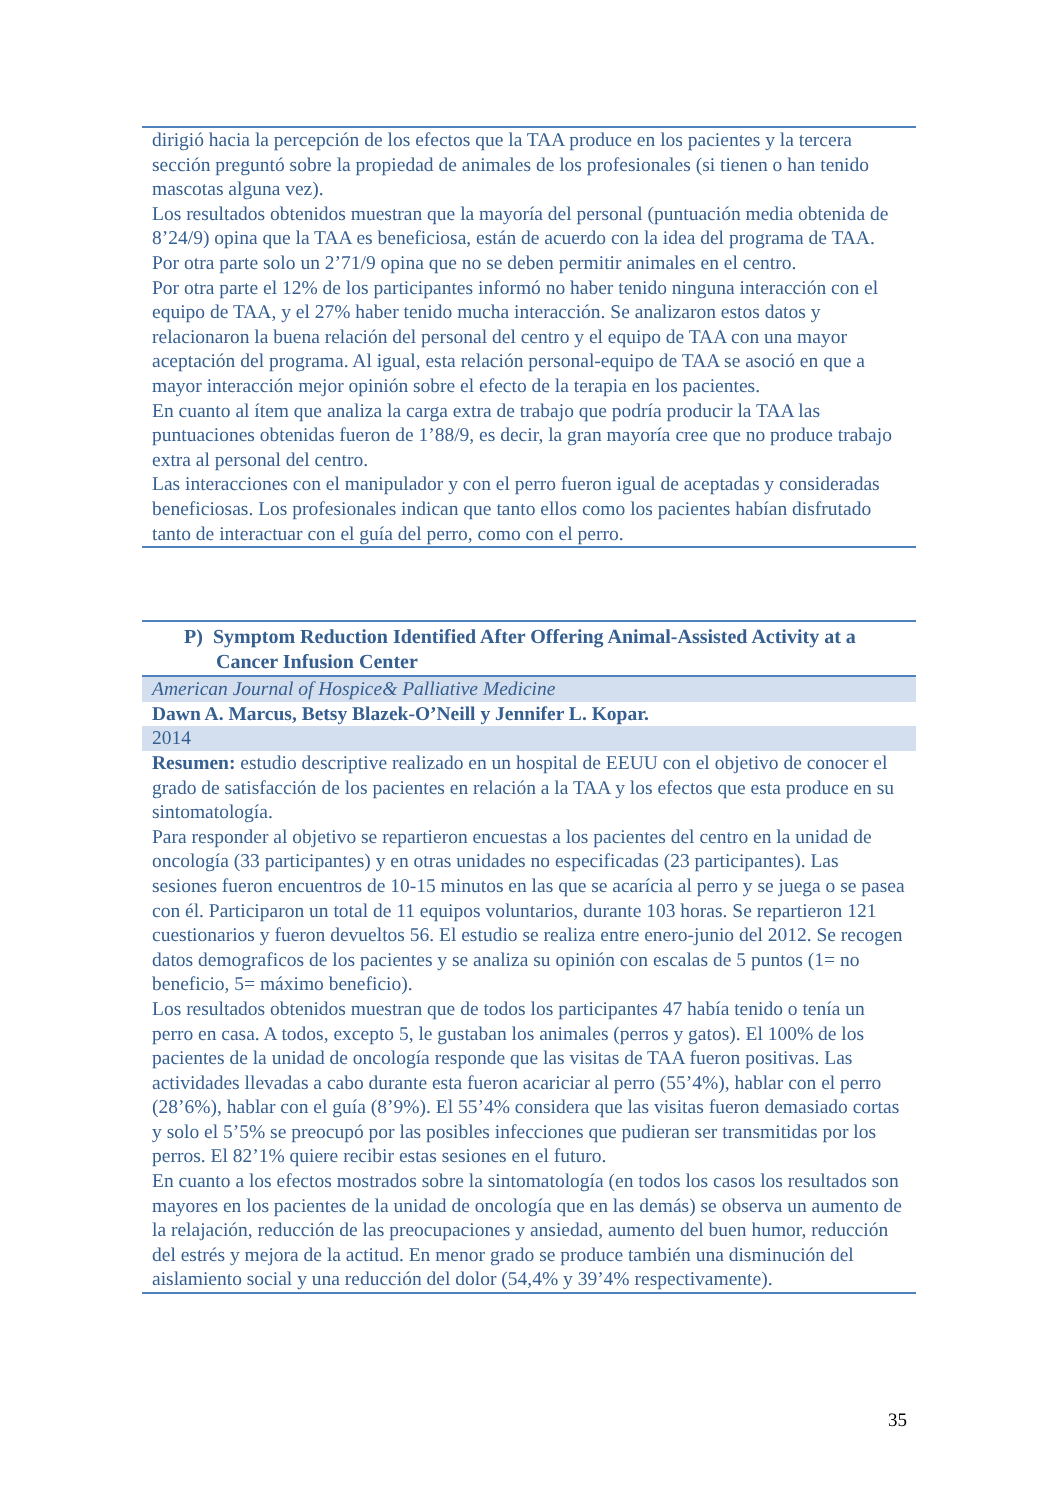dirigió hacia la percepción de los efectos que la TAA produce en los pacientes y la tercera sección preguntó sobre la propiedad de animales de los profesionales (si tienen o han tenido mascotas alguna vez).
Los resultados obtenidos muestran que la mayoría del personal (puntuación media obtenida de 8’24/9) opina que la TAA es beneficiosa, están de acuerdo con la idea del programa de TAA. Por otra parte solo un 2’71/9 opina que no se deben permitir animales en el centro.
Por otra parte el 12% de los participantes informó no haber tenido ninguna interacción con el equipo de TAA, y el 27% haber tenido mucha interacción. Se analizaron estos datos y relacionaron la buena relación del personal del centro y el equipo de TAA con una mayor aceptación del programa. Al igual, esta relación personal-equipo de TAA se asoció en que a mayor interacción mejor opinión sobre el efecto de la terapia en los pacientes.
En cuanto al ítem que analiza la carga extra de trabajo que podría producir la TAA las puntuaciones obtenidas fueron de 1’88/9, es decir, la gran mayoría cree que no produce trabajo extra al personal del centro.
Las interacciones con el manipulador y con el perro fueron igual de aceptadas y consideradas beneficiosas. Los profesionales indican que tanto ellos como los pacientes habían disfrutado tanto de interactuar con el guía del perro, como con el perro.
P) Symptom Reduction Identified After Offering Animal-Assisted Activity at a Cancer Infusion Center
American Journal of Hospice& Palliative Medicine
Dawn A. Marcus, Betsy Blazek-O’Neill y Jennifer L. Kopar.
2014
Resumen: estudio descriptive realizado en un hospital de EEUU con el objetivo de conocer el grado de satisfacción de los pacientes en relación a la TAA y los efectos que esta produce en su sintomatología.
Para responder al objetivo se repartieron encuestas a los pacientes del centro en la unidad de oncología (33 participantes) y en otras unidades no especificadas (23 participantes). Las sesiones fueron encuentros de 10-15 minutos en las que se acarícia al perro y se juega o se pasea con él. Participaron un total de 11 equipos voluntarios, durante 103 horas. Se repartieron 121 cuestionarios y fueron devueltos 56. El estudio se realiza entre enero-junio del 2012. Se recogen datos demograficos de los pacientes y se analiza su opinión con escalas de 5 puntos (1= no beneficio, 5= máximo beneficio).
Los resultados obtenidos muestran que de todos los participantes 47 había tenido o tenía un perro en casa. A todos, excepto 5, le gustaban los animales (perros y gatos). El 100% de los pacientes de la unidad de oncología responde que las visitas de TAA fueron positivas. Las actividades llevadas a cabo durante esta fueron acariciar al perro (55’4%), hablar con el perro (28’6%), hablar con el guía (8’9%). El 55’4% considera que las visitas fueron demasiado cortas y solo el 5’5% se preocupó por las posibles infecciones que pudieran ser transmitidas por los perros. El 82’1% quiere recibir estas sesiones en el futuro.
En cuanto a los efectos mostrados sobre la sintomatología (en todos los casos los resultados son mayores en los pacientes de la unidad de oncología que en las demás) se observa un aumento de la relajación, reducción de las preocupaciones y ansiedad, aumento del buen humor, reducción del estrés y mejora de la actitud. En menor grado se produce también una disminución del aislamiento social y una reducción del dolor (54,4% y 39’4% respectivamente).
35